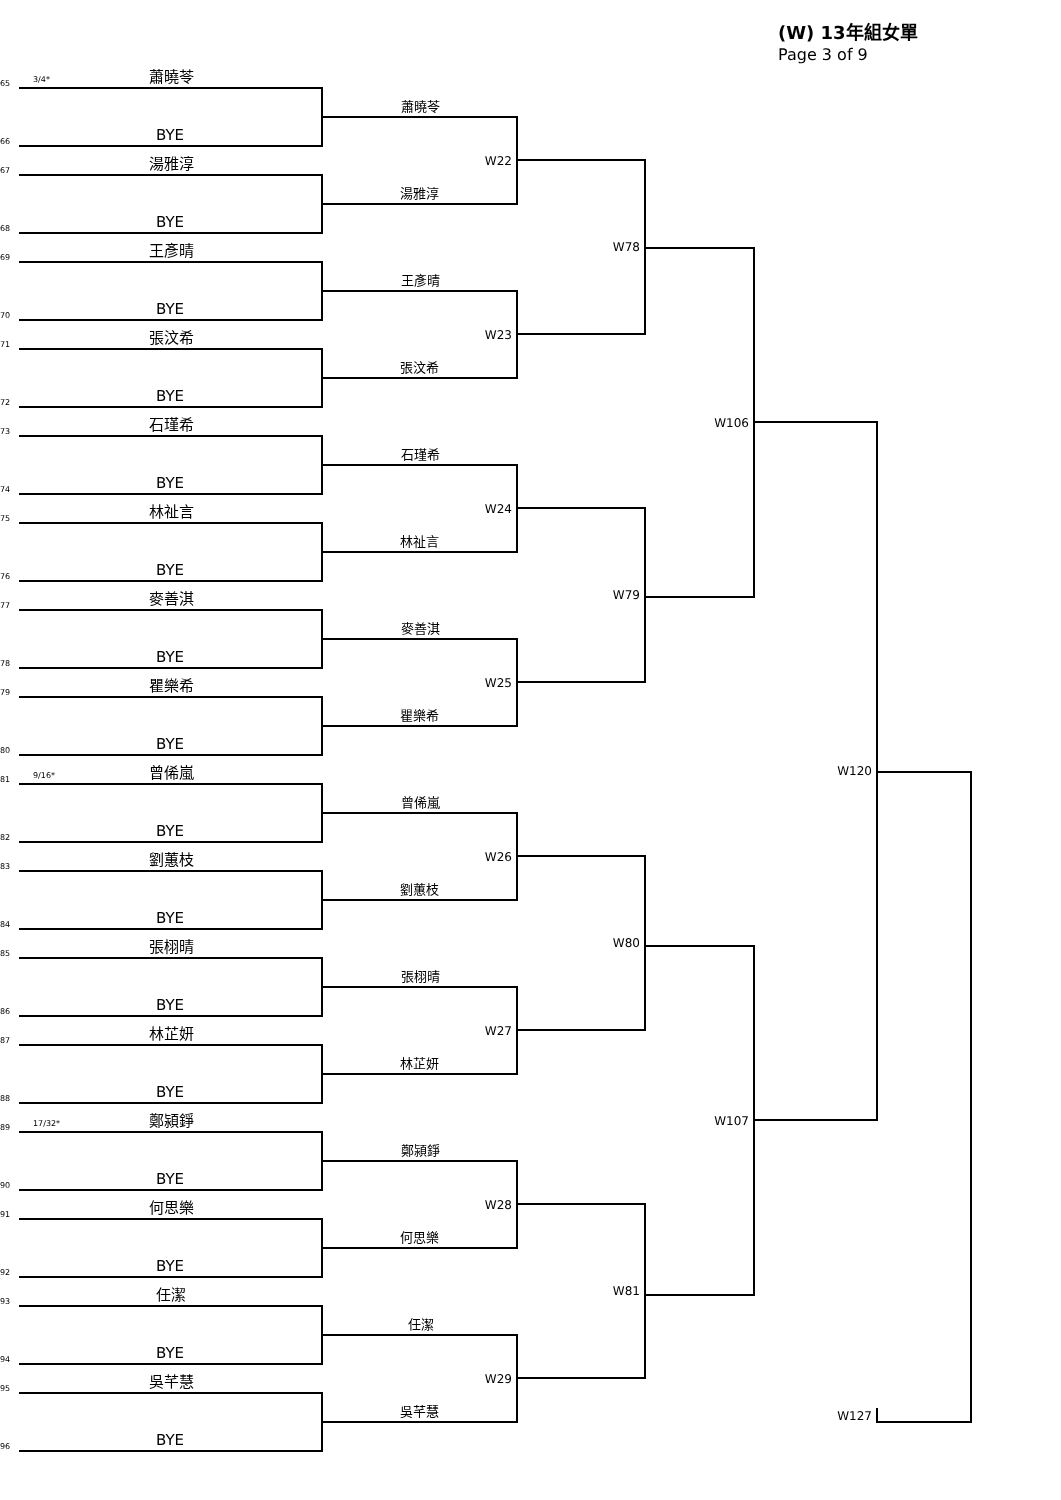(W) 13年組女單
Page 3 of 9
65
3/4*
蕭曉苓
66
BYE
67
湯雅淳
68
BYE
69
王彥晴
70
BYE
71
張汶希
72
BYE
73
石瑾希
74
BYE
75
林祉言
76
BYE
77
麥善淇
78
BYE
79
瞿樂希
80
BYE
81
9/16*
曾俙嵐
82
BYE
83
劉蕙枝
84
BYE
85
張栩晴
86
BYE
87
林芷妍
88
BYE
89
17/32*
鄭潁錚
90
BYE
91
何思樂
92
BYE
93
任潔
94
BYE
95
吳芊慧
96
BYE
蕭曉苓
W22
湯雅淳
王彥晴
W23
張汶希
石瑾希
W24
林祉言
麥善淇
W25
瞿樂希
曾俙嵐
W26
劉蕙枝
張栩晴
W27
林芷妍
鄭潁錚
W28
何思樂
任潔
W29
吳芊慧
W78
W79
W80
W81
W106
W107
W120
W127